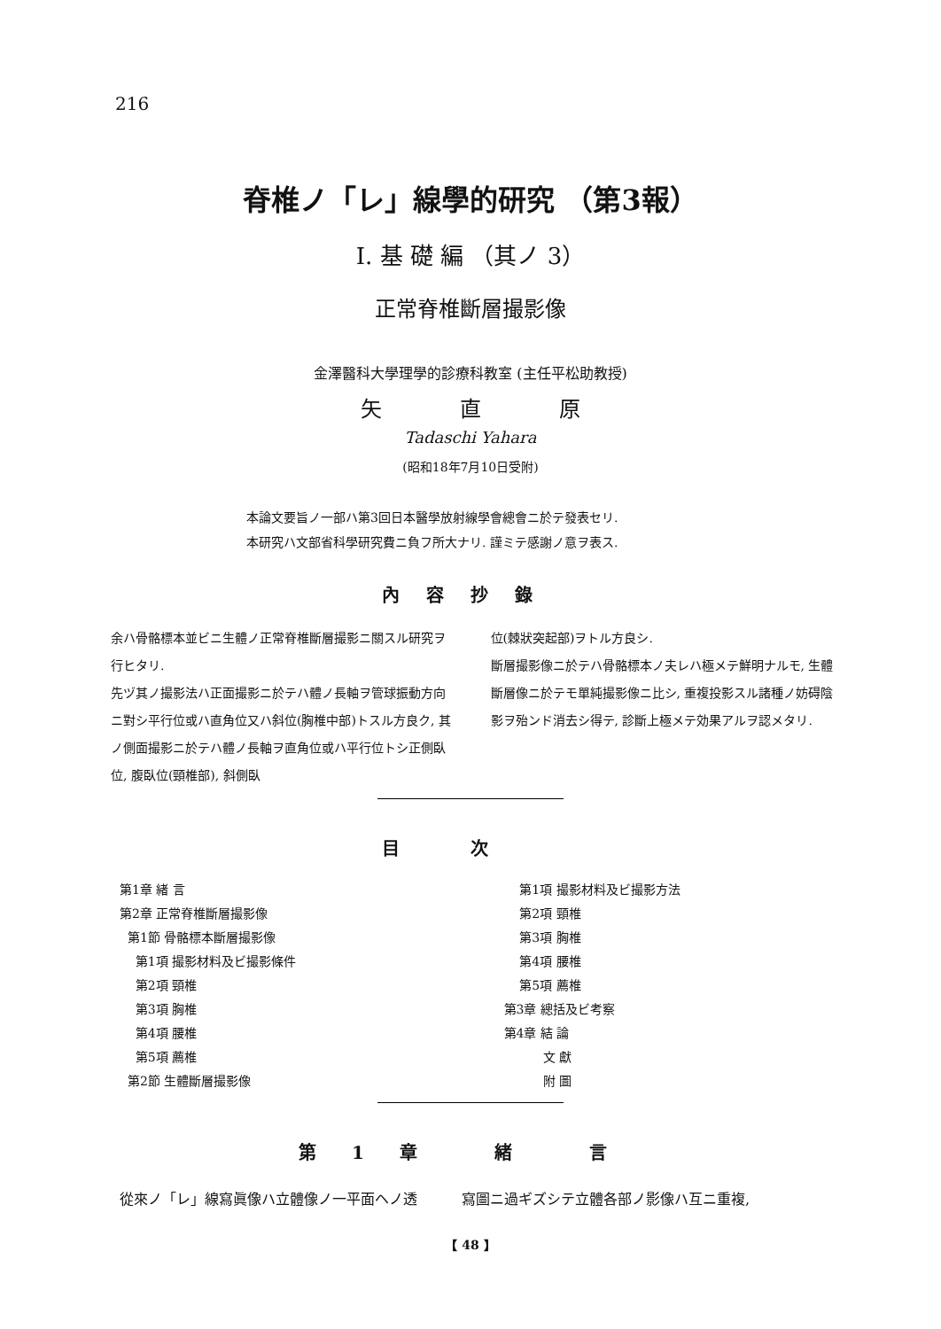216
脊椎ノ「レ」線學的研究 （第3報）
I. 基 礎 編 （其ノ 3）
正常脊椎斷層撮影像
金澤醫科大學理學的診療科教室 (主任平松助教授)
矢 直 原
Tadaschi Yahara
(昭和18年7月10日受附)
本論文要旨ノ一部ハ第3回日本醫學放射線學會總會ニ於テ發表セリ.
本研究ハ文部省科學研究費ニ負フ所大ナリ. 謹ミテ感謝ノ意ヲ表ス.
內容抄錄
余ハ骨骼標本並ビニ生體ノ正常脊椎斷層撮影ニ關スル研究ヲ行ヒタリ.
先ヅ其ノ撮影法ハ正面撮影ニ於テハ體ノ長軸ヲ管球振動方向ニ對シ平行位或ハ直角位又ハ斜位(胸椎中部)トスル方良ク, 其ノ側面撮影ニ於テハ體ノ長軸ヲ直角位或ハ平行位トシ正側臥位, 腹臥位(頸椎部), 斜側臥
位(棘狀突起部)ヲトル方良シ.
斷層撮影像ニ於テハ骨骼標本ノ夫レハ極メテ鮮明ナルモ, 生體斷層像ニ於テモ單純撮影像ニ比シ, 重複投影スル諸種ノ妨碍陰影ヲ殆ンド消去シ得テ, 診斷上極メテ効果アルヲ認メタリ.
目次
第1章 緒 言
第2章 正常脊椎斷層撮影像
第1節 骨骼標本斷層撮影像
第1項 撮影材料及ビ撮影條件
第2項 頸椎
第3項 胸椎
第4項 腰椎
第5項 薦椎
第2節 生體斷層撮影像
第1項 撮影材料及ビ撮影方法
第2項 頸椎
第3項 胸椎
第4項 腰椎
第5項 薦椎
第3章 總括及ビ考察
第4章 結 論
文 獻
附 圖
第1章 緒 言
從來ノ「レ」線寫眞像ハ立體像ノ一平面ヘノ透
寫圖ニ過ギズシテ立體各部ノ影像ハ互ニ重複,
【 48 】